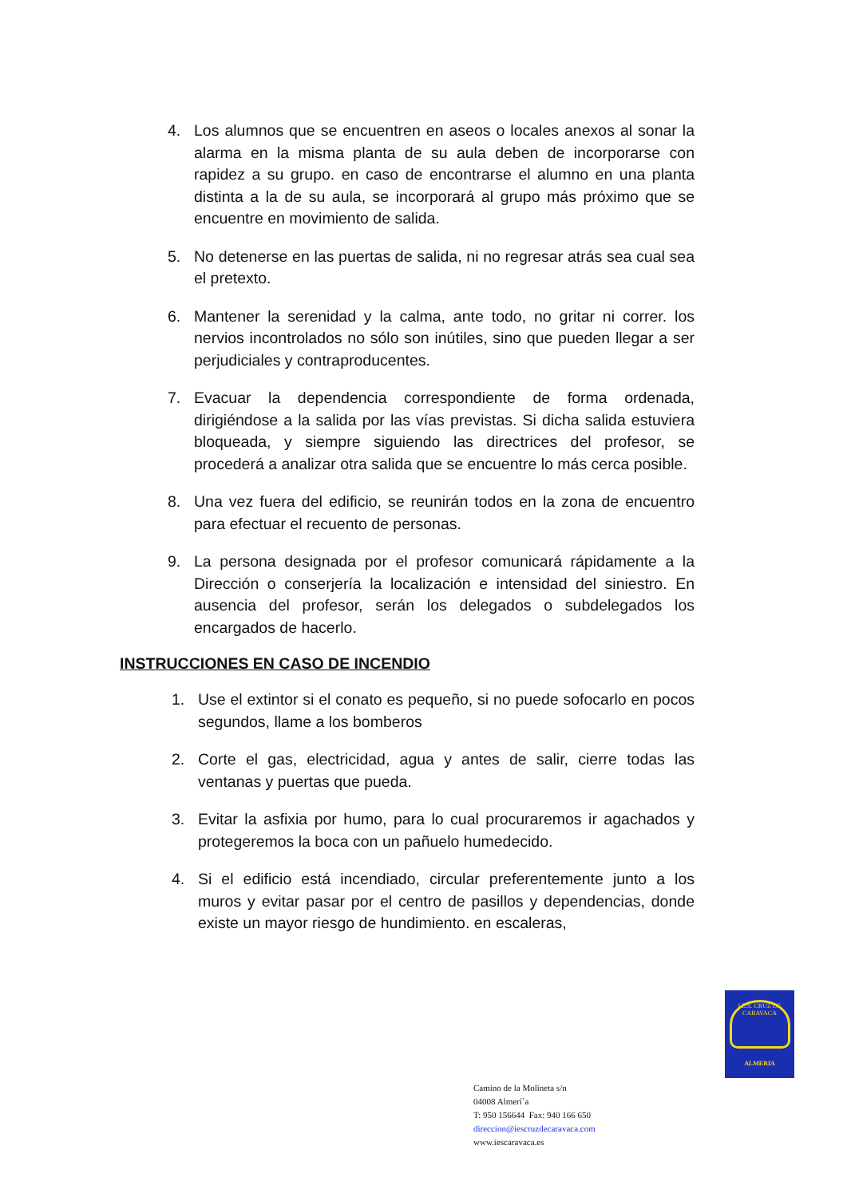4. Los alumnos que se encuentren en aseos o locales anexos al sonar la alarma en la misma planta de su aula deben de incorporarse con rapidez a su grupo. en caso de encontrarse el alumno en una planta distinta a la de su aula, se incorporará al grupo más próximo que se encuentre en movimiento de salida.
5. No detenerse en las puertas de salida, ni no regresar atrás sea cual sea el pretexto.
6. Mantener la serenidad y la calma, ante todo, no gritar ni correr. los nervios incontrolados no sólo son inútiles, sino que pueden llegar a ser perjudiciales y contraproducentes.
7. Evacuar la dependencia correspondiente de forma ordenada, dirigiéndose a la salida por las vías previstas. Si dicha salida estuviera bloqueada, y siempre siguiendo las directrices del profesor, se procederá a analizar otra salida que se encuentre lo más cerca posible.
8. Una vez fuera del edificio, se reunirán todos en la zona de encuentro para efectuar el recuento de personas.
9. La persona designada por el profesor comunicará rápidamente a la Dirección o conserjería la localización e intensidad del siniestro. En ausencia del profesor, serán los delegados o subdelegados los encargados de hacerlo.
INSTRUCCIONES EN CASO DE INCENDIO
1. Use el extintor si el conato es pequeño, si no puede sofocarlo en pocos segundos, llame a los bomberos
2. Corte el gas, electricidad, agua y antes de salir, cierre todas las ventanas y puertas que pueda.
3. Evitar la asfixia por humo, para lo cual procuraremos ir agachados y protegeremos la boca con un pañuelo humedecido.
4. Si el edificio está incendiado, circular preferentemente junto a los muros y evitar pasar por el centro de pasillos y dependencias, donde existe un mayor riesgo de hundimiento. en escaleras,
I.E.S. CRUZ DE CARAVACA
ALMERIA
Camino de la Molineta s/n
04008 Almerí´a
T: 950 156644 Fax: 940 166 650
direccion@iescruzdecaravaca.com
www.iescaravaca.es